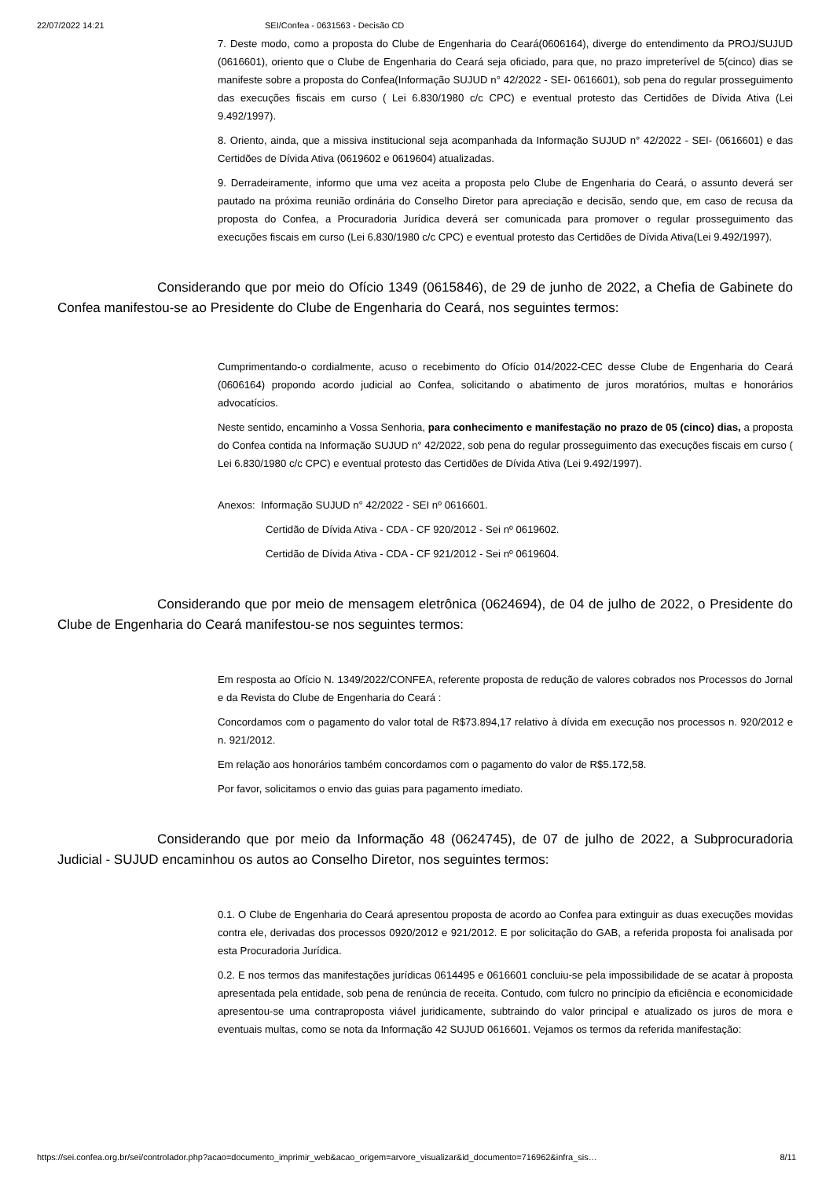22/07/2022 14:21 SEI/Confea - 0631563 - Decisão CD
7. Deste modo, como a proposta do Clube de Engenharia do Ceará(0606164), diverge do entendimento da PROJ/SUJUD (0616601), oriento que o Clube de Engenharia do Ceará seja oficiado, para que, no prazo impreterível de 5(cinco) dias se manifeste sobre a proposta do Confea(Informação SUJUD n° 42/2022 - SEI- 0616601), sob pena do regular prosseguimento das execuções fiscais em curso ( Lei 6.830/1980 c/c CPC) e eventual protesto das Certidões de Dívida Ativa (Lei 9.492/1997).
8. Oriento, ainda, que a missiva institucional seja acompanhada da Informação SUJUD n° 42/2022 - SEI- (0616601) e das Certidões de Dívida Ativa (0619602 e 0619604) atualizadas.
9. Derradeiramente, informo que uma vez aceita a proposta pelo Clube de Engenharia do Ceará, o assunto deverá ser pautado na próxima reunião ordinária do Conselho Diretor para apreciação e decisão, sendo que, em caso de recusa da proposta do Confea, a Procuradoria Jurídica deverá ser comunicada para promover o regular prosseguimento das execuções fiscais em curso (Lei 6.830/1980 c/c CPC) e eventual protesto das Certidões de Dívida Ativa(Lei 9.492/1997).
Considerando que por meio do Ofício 1349 (0615846), de 29 de junho de 2022, a Chefia de Gabinete do Confea manifestou-se ao Presidente do Clube de Engenharia do Ceará, nos seguintes termos:
Cumprimentando-o cordialmente, acuso o recebimento do Ofício 014/2022-CEC desse Clube de Engenharia do Ceará (0606164) propondo acordo judicial ao Confea, solicitando o abatimento de juros moratórios, multas e honorários advocatícios.
Neste sentido, encaminho a Vossa Senhoria, para conhecimento e manifestação no prazo de 05 (cinco) dias, a proposta do Confea contida na Informação SUJUD n° 42/2022, sob pena do regular prosseguimento das execuções fiscais em curso ( Lei 6.830/1980 c/c CPC) e eventual protesto das Certidões de Dívida Ativa (Lei 9.492/1997).
Anexos: Informação SUJUD n° 42/2022 - SEI nº 0616601.
Certidão de Dívida Ativa - CDA - CF 920/2012 - Sei nº 0619602.
Certidão de Dívida Ativa - CDA - CF 921/2012 - Sei nº 0619604.
Considerando que por meio de mensagem eletrônica (0624694), de 04 de julho de 2022, o Presidente do Clube de Engenharia do Ceará manifestou-se nos seguintes termos:
Em resposta ao Ofício N. 1349/2022/CONFEA, referente proposta de redução de valores cobrados nos Processos do Jornal e da Revista do Clube de Engenharia do Ceará :
Concordamos com o pagamento do valor total de R$73.894,17 relativo à dívida em execução nos processos n. 920/2012 e n. 921/2012.
Em relação aos honorários também concordamos com o pagamento do valor de R$5.172,58.
Por favor, solicitamos o envio das guias para pagamento imediato.
Considerando que por meio da Informação 48 (0624745), de 07 de julho de 2022, a Subprocuradoria Judicial - SUJUD encaminhou os autos ao Conselho Diretor, nos seguintes termos:
0.1. O Clube de Engenharia do Ceará apresentou proposta de acordo ao Confea para extinguir as duas execuções movidas contra ele, derivadas dos processos 0920/2012 e 921/2012. E por solicitação do GAB, a referida proposta foi analisada por esta Procuradoria Jurídica.
0.2. E nos termos das manifestações jurídicas 0614495 e 0616601 concluiu-se pela impossibilidade de se acatar à proposta apresentada pela entidade, sob pena de renúncia de receita. Contudo, com fulcro no princípio da eficiência e economicidade apresentou-se uma contraproposta viável juridicamente, subtraindo do valor principal e atualizado os juros de mora e eventuais multas, como se nota da Informação 42 SUJUD 0616601. Vejamos os termos da referida manifestação:
https://sei.confea.org.br/sei/controlador.php?acao=documento_imprimir_web&acao_origem=arvore_visualizar&id_documento=716962&infra_sis… 8/11